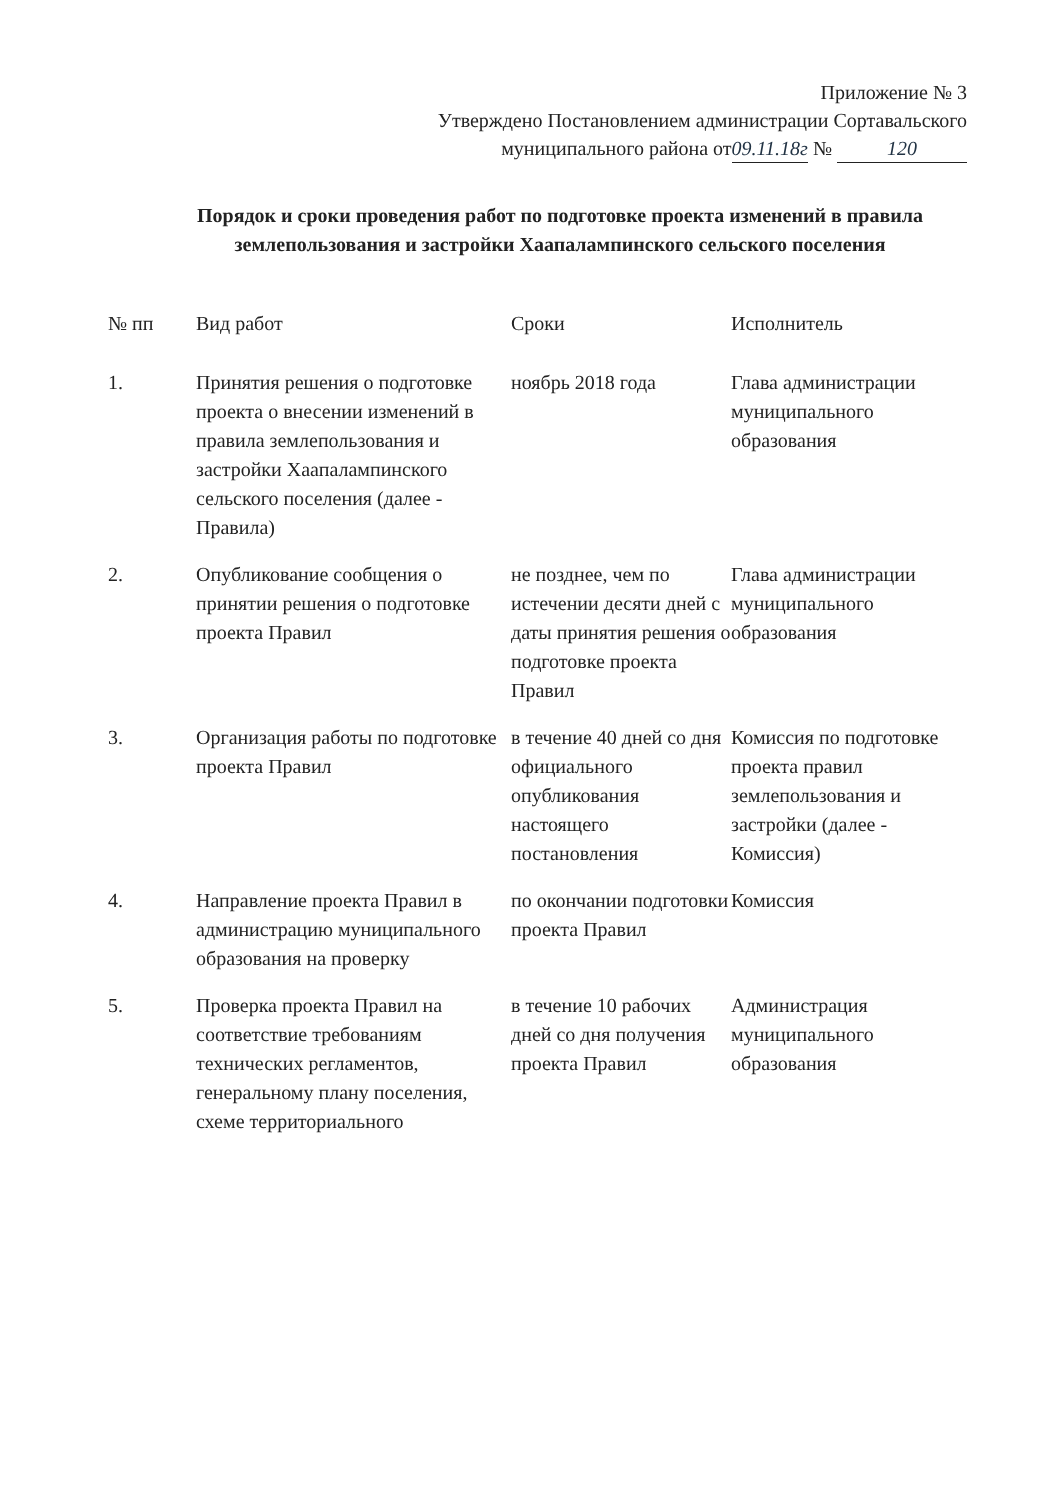Приложение № 3
Утверждено Постановлением администрации Сортавальского
муниципального района от 09.11.18г № 120
Порядок и сроки проведения работ по подготовке проекта изменений в правила землепользования и застройки Хаапалампинского сельского поселения
| № пп | Вид работ | Сроки | Исполнитель |
| --- | --- | --- | --- |
| 1. | Принятия решения о подготовке проекта о внесении изменений в правила землепользования и застройки Хаапалампинского сельского поселения (далее - Правила) | ноябрь 2018 года | Глава администрации муниципального образования |
| 2. | Опубликование сообщения о принятии решения о подготовке проекта Правил | не позднее, чем по истечении десяти дней с даты принятия решения о подготовке проекта Правил | Глава администрации муниципального образования |
| 3. | Организация работы по подготовке проекта Правил | в течение 40 дней со дня официального опубликования настоящего постановления | Комиссия по подготовке проекта правил землепользования и застройки (далее - Комиссия) |
| 4. | Направление проекта Правил в администрацию муниципального образования на проверку | по окончании подготовки проекта Правил | Комиссия |
| 5. | Проверка проекта Правил на соответствие требованиям технических регламентов, генеральному плану поселения, схеме территориального | в течение 10 рабочих дней со дня получения проекта Правил | Администрация муниципального образования |